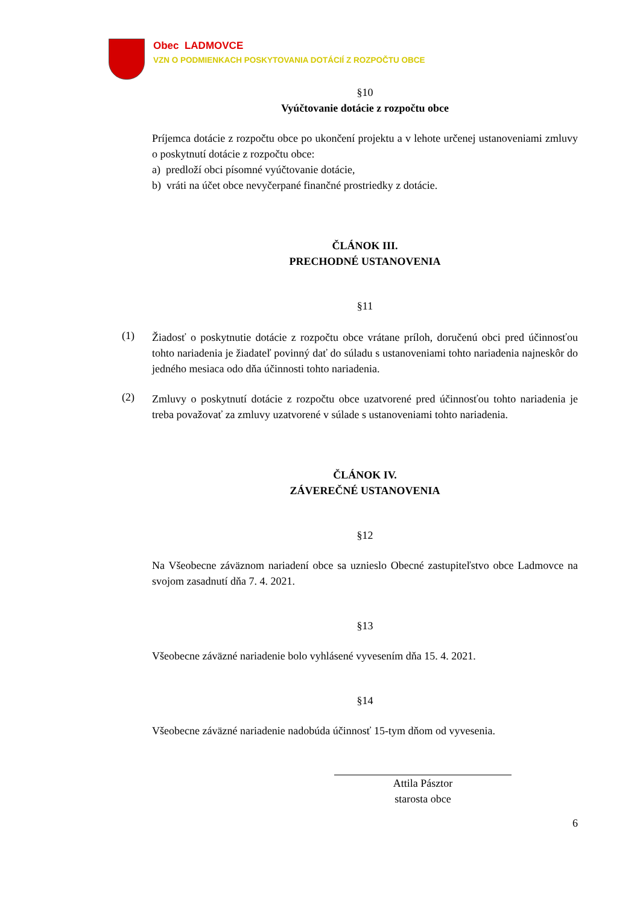Obec LADMOVCE
VZN O PODMIENKACH POSKYTOVANIA DOTÁCIÍ Z ROZPOČTU OBCE
§10
Vyúčtovanie dotácie z rozpočtu obce
Príjemca dotácie z rozpočtu obce po ukončení projektu a v lehote určenej ustanoveniami zmluvy o poskytnutí dotácie z rozpočtu obce:
a) predloží obci písomné vyúčtovanie dotácie,
b) vráti na účet obce nevyčerpané finančné prostriedky z dotácie.
ČLÁNOK III.
PRECHODNÉ USTANOVENIA
§11
(1)
Žiadosť o poskytnutie dotácie z rozpočtu obce vrátane príloh, doručenú obci pred účinnosťou tohto nariadenia je žiadateľ povinný dať do súladu s ustanoveniami tohto nariadenia najneskôr do jedného mesiaca odo dňa účinnosti tohto nariadenia.
(2)
Zmluvy o poskytnutí dotácie z rozpočtu obce uzatvorené pred účinnosťou tohto nariadenia je treba považovať za zmluvy uzatvorené v súlade s ustanoveniami tohto nariadenia.
ČLÁNOK IV.
ZÁVEREČNÉ USTANOVENIA
§12
Na Všeobecne záväznom nariadení obce sa uznieslo Obecné zastupiteľstvo obce Ladmovce na svojom zasadnutí dňa 7. 4. 2021.
§13
Všeobecne záväzné nariadenie bolo vyhlásené vyvesením dňa 15. 4. 2021.
§14
Všeobecne záväzné nariadenie nadobúda účinnosť 15-tym dňom od vyvesenia.
Attila Pásztor
starosta obce
6